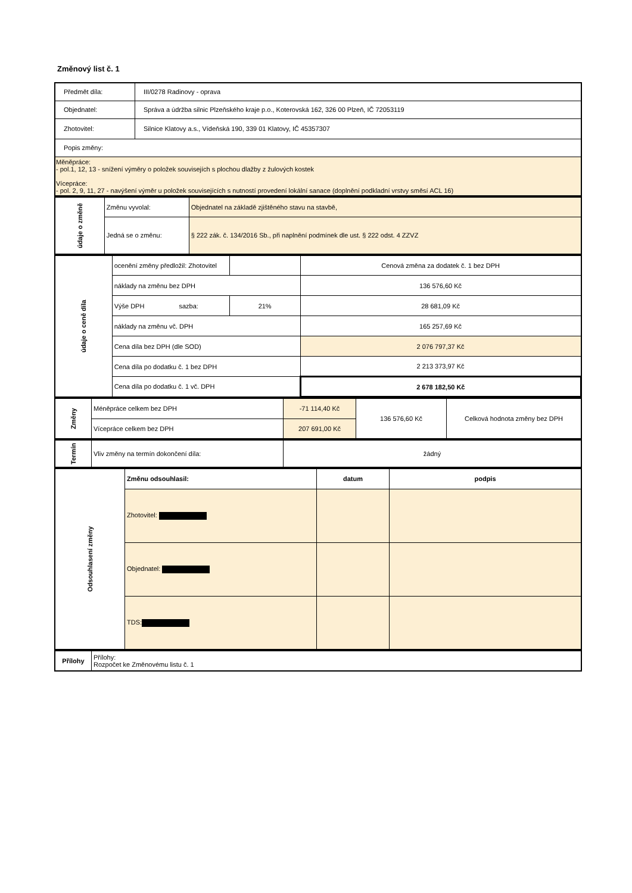Změnový list č. 1
| Předmět díla: | III/0278 Radinovy - oprava |
| Objednatel: | Správa a údržba silnic Plzeňského kraje p.o., Koterovská 162, 326 00 Plzeň, IČ 72053119 |
| Zhotovitel: | Silnice Klatovy a.s., Vídeňská 190, 339 01 Klatovy, IČ 45357307 |
| Popis změny: | |
| Měněpráce: - pol.1, 12, 13 - snížení výměry o položek souvisejích s plochou dlažby z žulových kostek Vícepráce: - pol. 2, 9, 11, 27 - navýšení výměr u položek souvisejících s nutností provedení lokální sanace (doplnění podkladní vrstvy směsí ACL 16) | |
| údaje o změně | Změnu vyvolal: | Objednatel na základě zjištěného stavu na stavbě, |
| | Jedná se o změnu: | § 222 zák. č. 134/2016 Sb., při naplnění podmínek dle ust. § 222 odst. 4 ZZVZ |
| údaje o ceně díla | ocenění změny předložil: Zhotovitel | | Cenová změna za dodatek č. 1 bez DPH |
| | náklady na změnu bez DPH | | 136 576,60 Kč |
| | Výše DPH sazba: | 21% | 28 681,09 Kč |
| | náklady na změnu vč. DPH | | 165 257,69 Kč |
| | Cena díla bez DPH (dle SOD) | | 2 076 797,37 Kč |
| | Cena díla po dodatku č. 1 bez DPH | | 2 213 373,97 Kč |
| | Cena díla po dodatku č. 1 vč. DPH | | 2 678 182,50 Kč |
| Změny | Méněpráce celkem bez DPH | -71 114,40 Kč | 136 576,60 Kč | Celková hodnota změny bez DPH |
| | Vícepráce celkem bez DPH | 207 691,00 Kč | | |
| Termín | Vliv změny na termín dokončení díla: | žádný |
| Odsouhlasení změny | Změnu odsouhlasil: | datum | podpis |
| | Zhotovitel: | | |
| | Objednatel: | | |
| | TDS: | | |
| Přílohy | Přílohy: Rozpočet ke Změnovému listu č. 1 |